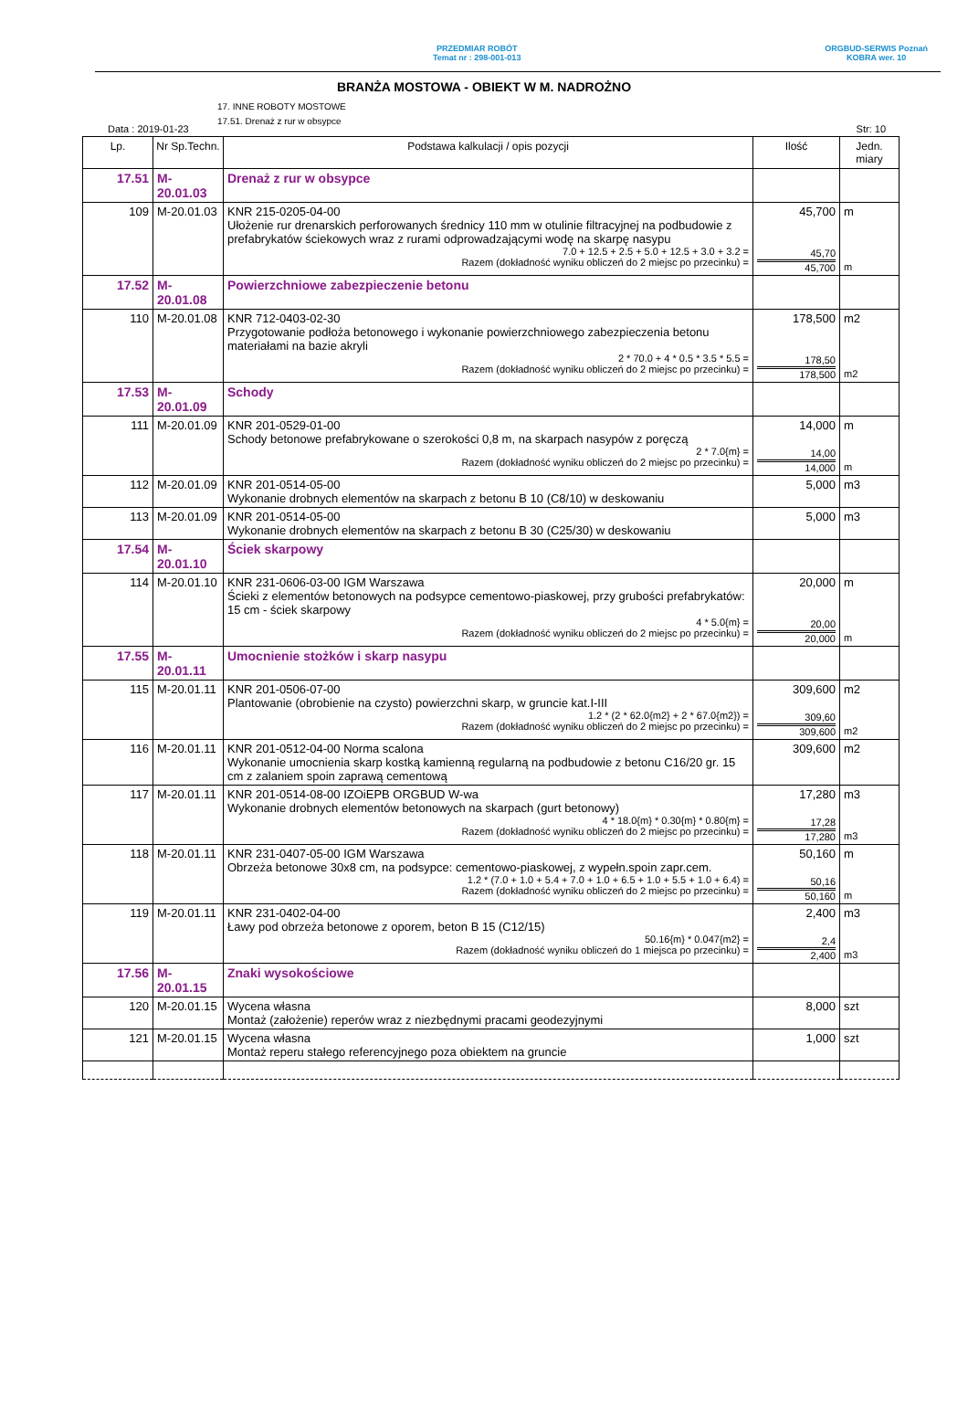PRZEDMIAR ROBÓT
Temat nr : 298-001-013
ORGBUD-SERWIS Poznań
KOBRA wer. 10
BRANŻA MOSTOWA - OBIEKT W M. NADROŻNO
17. INNE ROBOTY MOSTOWE
17.51. Drenaż z rur w obsypce
Data : 2019-01-23 Str: 10
| Lp. | Nr Sp.Techn. | Podstawa kalkulacji / opis pozycji | Ilość | Jedn. miary |
| --- | --- | --- | --- | --- |
| 17.51 | M-20.01.03 | Drenaż z rur w obsypce | | |
| 109 | M-20.01.03 | KNR 215-0205-04-00 Ułożenie rur drenarskich perforowanych średnicy 110 mm w otulinie filtracyjnej na podbudowie z prefabrykatów ściekowych wraz z rurami odprowadzającymi wodę na skarpę nasypu 7.0 + 12.5 + 2.5 + 5.0 + 12.5 + 3.0 + 3.2 = Razem (dokładność wyniku obliczeń do 2 miejsc po przecinku) = | 45,700 45,70 45,700 | m m |
| 17.52 | M-20.01.08 | Powierzchniowe zabezpieczenie betonu | | |
| 110 | M-20.01.08 | KNR 712-0403-02-30 Przygotowanie podłoża betonowego i wykonanie powierzchniowego zabezpieczenia betonu materiałami na bazie akryli 2 * 70.0 + 4 * 0.5 * 3.5 * 5.5 = Razem (dokładność wyniku obliczeń do 2 miejsc po przecinku) = | 178,500 178,50 178,500 | m2 m2 |
| 17.53 | M-20.01.09 | Schody | | |
| 111 | M-20.01.09 | KNR 201-0529-01-00 Schody betonowe prefabrykowane o szerokości 0,8 m, na skarpach nasypów z poręczą 2 * 7.0{m} = Razem (dokładność wyniku obliczeń do 2 miejsc po przecinku) = | 14,000 14,00 14,000 | m m |
| 112 | M-20.01.09 | KNR 201-0514-05-00 Wykonanie drobnych elementów na skarpach z betonu B 10 (C8/10) w deskowaniu | 5,000 | m3 |
| 113 | M-20.01.09 | KNR 201-0514-05-00 Wykonanie drobnych elementów na skarpach z betonu B 30 (C25/30) w deskowaniu | 5,000 | m3 |
| 17.54 | M-20.01.10 | Ściek skarpowy | | |
| 114 | M-20.01.10 | KNR 231-0606-03-00 IGM Warszawa Ścieki z elementów betonowych na podsypce cementowo-piaskowej, przy grubości prefabrykatów: 15 cm - ściek skarpowy 4 * 5.0{m} = Razem (dokładność wyniku obliczeń do 2 miejsc po przecinku) = | 20,000 20,00 20,000 | m m |
| 17.55 | M-20.01.11 | Umocnienie stożków i skarp nasypu | | |
| 115 | M-20.01.11 | KNR 201-0506-07-00 Plantowanie (obrobienie na czysto) powierzchni skarp, w gruncie kat.I-III 1.2 * (2 * 62.0{m2} + 2 * 67.0{m2}) = Razem (dokładność wyniku obliczeń do 2 miejsc po przecinku) = | 309,600 309,60 309,600 | m2 m2 |
| 116 | M-20.01.11 | KNR 201-0512-04-00 Norma scalona Wykonanie umocnienia skarp kostką kamienną regularną na podbudowie z betonu C16/20 gr. 15 cm z zalaniem spoin zaprawą cementową | 309,600 | m2 |
| 117 | M-20.01.11 | KNR 201-0514-08-00 IZOiEPB ORGBUD W-wa Wykonanie drobnych elementów betonowych na skarpach (gurt betonowy) 4 * 18.0{m} * 0.30{m} * 0.80{m} = Razem (dokładność wyniku obliczeń do 2 miejsc po przecinku) = | 17,280 17,28 17,280 | m3 m3 |
| 118 | M-20.01.11 | KNR 231-0407-05-00 IGM Warszawa Obrzeża betonowe 30x8 cm, na podsypce: cementowo-piaskowej, z wypełn.spoin zapr.cem. 1.2 * (7.0 + 1.0 + 5.4 + 7.0 + 1.0 + 6.5 + 1.0 + 5.5 + 1.0 + 6.4) = Razem (dokładność wyniku obliczeń do 2 miejsc po przecinku) = | 50,160 50,16 50,160 | m m |
| 119 | M-20.01.11 | KNR 231-0402-04-00 Ławy pod obrzeża betonowe z oporem, beton B 15 (C12/15) 50.16{m} * 0.047{m2} = Razem (dokładność wyniku obliczeń do 1 miejsca po przecinku) = | 2,400 2,4 2,400 | m3 m3 |
| 17.56 | M-20.01.15 | Znaki wysokościowe | | |
| 120 | M-20.01.15 | Wycena własna Montaż (założenie) reperów wraz z niezbędnymi pracami geodezyjnymi | 8,000 | szt |
| 121 | M-20.01.15 | Wycena własna Montaż reperu stałego referencyjnego poza obiektem na gruncie | 1,000 | szt |